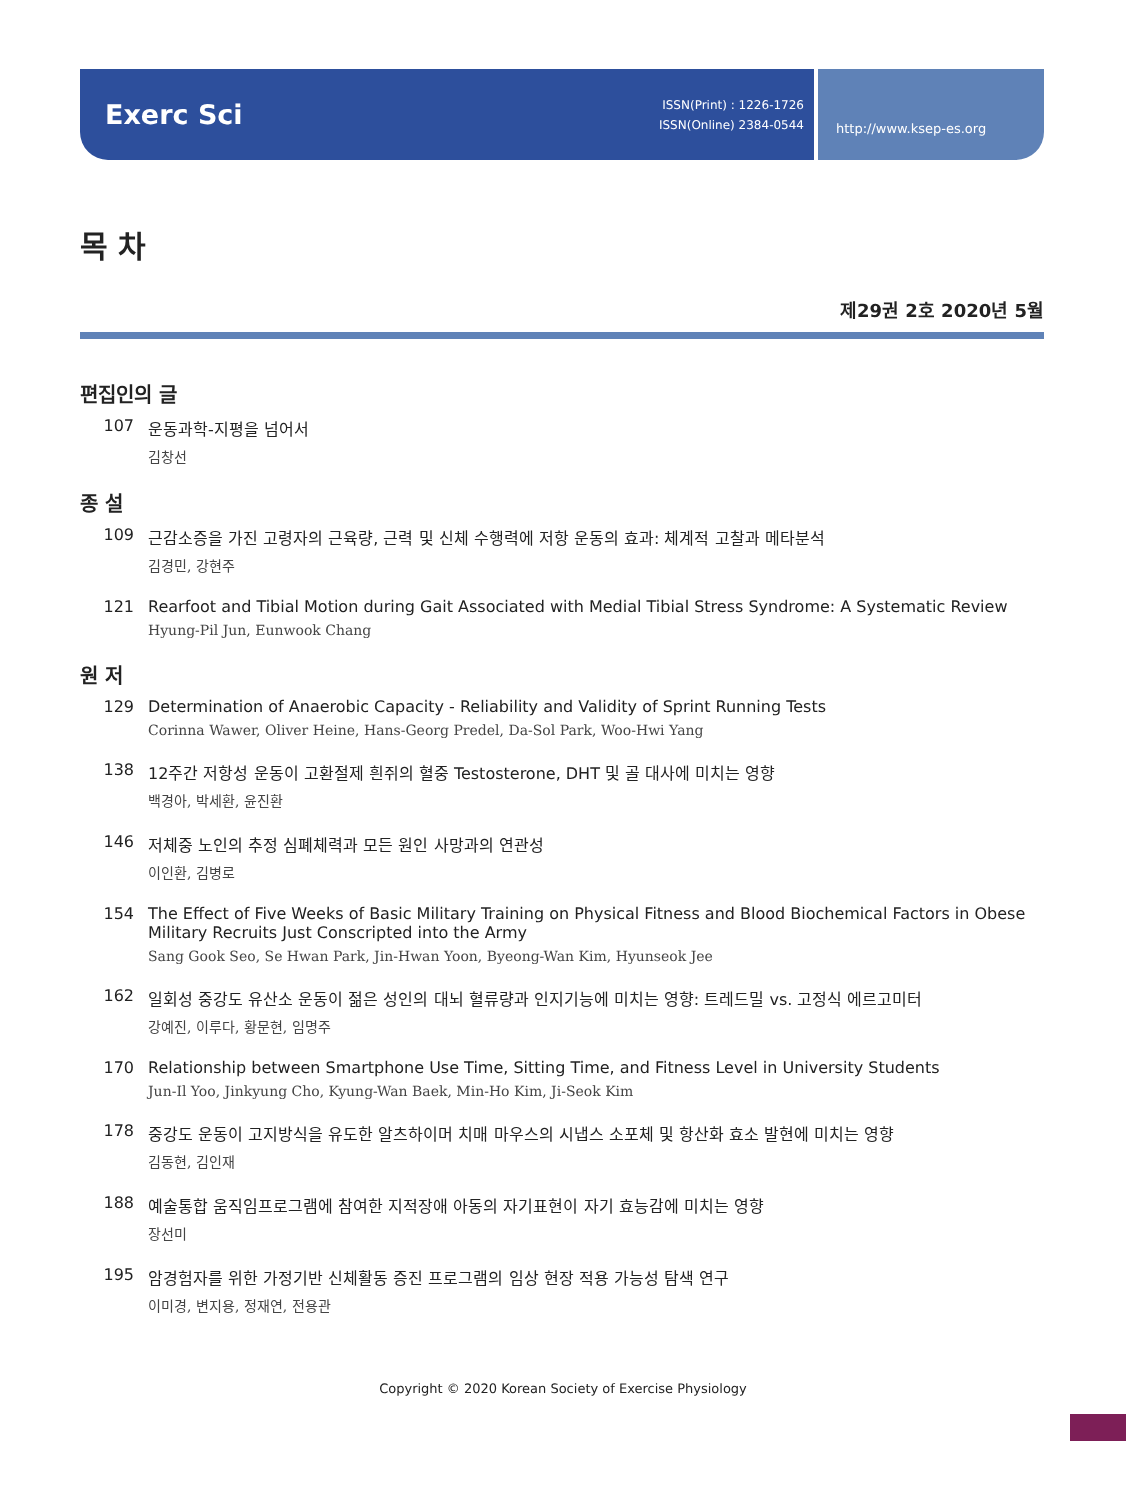Exerc Sci ISSN(Print) : 1226-1726
ISSN(Online) 2384-0544
http://www.ksep-es.org
목 차
제29권 2호 2020년 5월
편집인의 글
107 운동과학-지평을 넘어서
김창선
종 설
109 근감소증을 가진 고령자의 근육량, 근력 및 신체 수행력에 저항 운동의 효과: 체계적 고찰과 메타분석
김경민, 강현주
121 Rearfoot and Tibial Motion during Gait Associated with Medial Tibial Stress Syndrome: A Systematic Review
Hyung-Pil Jun, Eunwook Chang
원 저
129 Determination of Anaerobic Capacity - Reliability and Validity of Sprint Running Tests
Corinna Wawer, Oliver Heine, Hans-Georg Predel, Da-Sol Park, Woo-Hwi Yang
138 12주간 저항성 운동이 고환절제 흰쥐의 혈중 Testosterone, DHT 및 골 대사에 미치는 영향
백경아, 박세환, 윤진환
146 저체중 노인의 추정 심폐체력과 모든 원인 사망과의 연관성
이인환, 김병로
154 The Effect of Five Weeks of Basic Military Training on Physical Fitness and Blood Biochemical Factors in Obese Military Recruits Just Conscripted into the Army
Sang Gook Seo, Se Hwan Park, Jin-Hwan Yoon, Byeong-Wan Kim, Hyunseok Jee
162 일회성 중강도 유산소 운동이 젊은 성인의 대뇌 혈류량과 인지기능에 미치는 영향: 트레드밀 vs. 고정식 에르고미터
강예진, 이루다, 황문현, 임명주
170 Relationship between Smartphone Use Time, Sitting Time, and Fitness Level in University Students
Jun-Il Yoo, Jinkyung Cho, Kyung-Wan Baek, Min-Ho Kim, Ji-Seok Kim
178 중강도 운동이 고지방식을 유도한 알츠하이머 치매 마우스의 시냅스 소포체 및 항산화 효소 발현에 미치는 영향
김동현, 김인재
188 예술통합 움직임프로그램에 참여한 지적장애 아동의 자기표현이 자기 효능감에 미치는 영향
장선미
195 암경험자를 위한 가정기반 신체활동 증진 프로그램의 임상 현장 적용 가능성 탐색 연구
이미경, 변지용, 정재연, 전용관
Copyright © 2020 Korean Society of Exercise Physiology